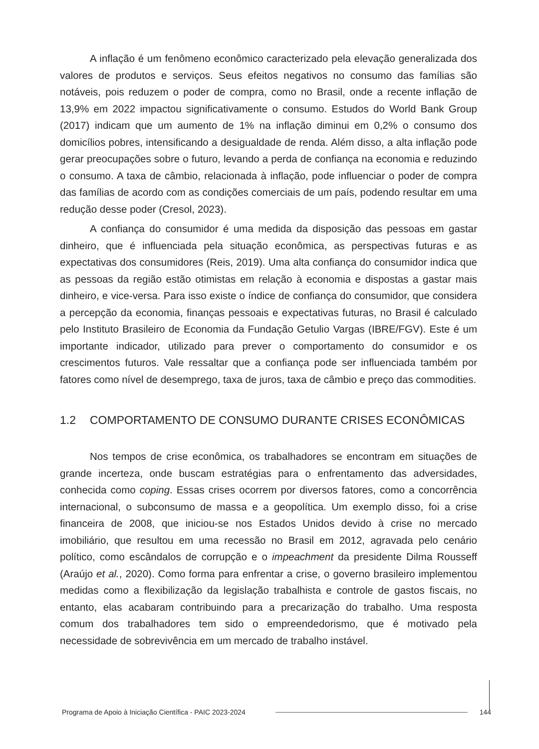A inflação é um fenômeno econômico caracterizado pela elevação generalizada dos valores de produtos e serviços. Seus efeitos negativos no consumo das famílias são notáveis, pois reduzem o poder de compra, como no Brasil, onde a recente inflação de 13,9% em 2022 impactou significativamente o consumo. Estudos do World Bank Group (2017) indicam que um aumento de 1% na inflação diminui em 0,2% o consumo dos domicílios pobres, intensificando a desigualdade de renda. Além disso, a alta inflação pode gerar preocupações sobre o futuro, levando a perda de confiança na economia e reduzindo o consumo. A taxa de câmbio, relacionada à inflação, pode influenciar o poder de compra das famílias de acordo com as condições comerciais de um país, podendo resultar em uma redução desse poder (Cresol, 2023).
A confiança do consumidor é uma medida da disposição das pessoas em gastar dinheiro, que é influenciada pela situação econômica, as perspectivas futuras e as expectativas dos consumidores (Reis, 2019). Uma alta confiança do consumidor indica que as pessoas da região estão otimistas em relação à economia e dispostas a gastar mais dinheiro, e vice-versa. Para isso existe o índice de confiança do consumidor, que considera a percepção da economia, finanças pessoais e expectativas futuras, no Brasil é calculado pelo Instituto Brasileiro de Economia da Fundação Getulio Vargas (IBRE/FGV). Este é um importante indicador, utilizado para prever o comportamento do consumidor e os crescimentos futuros. Vale ressaltar que a confiança pode ser influenciada também por fatores como nível de desemprego, taxa de juros, taxa de câmbio e preço das commodities.
1.2 COMPORTAMENTO DE CONSUMO DURANTE CRISES ECONÔMICAS
Nos tempos de crise econômica, os trabalhadores se encontram em situações de grande incerteza, onde buscam estratégias para o enfrentamento das adversidades, conhecida como coping. Essas crises ocorrem por diversos fatores, como a concorrência internacional, o subconsumo de massa e a geopolítica. Um exemplo disso, foi a crise financeira de 2008, que iniciou-se nos Estados Unidos devido à crise no mercado imobiliário, que resultou em uma recessão no Brasil em 2012, agravada pelo cenário político, como escândalos de corrupção e o impeachment da presidente Dilma Rousseff (Araújo et al., 2020). Como forma para enfrentar a crise, o governo brasileiro implementou medidas como a flexibilização da legislação trabalhista e controle de gastos fiscais, no entanto, elas acabaram contribuindo para a precarização do trabalho. Uma resposta comum dos trabalhadores tem sido o empreendedorismo, que é motivado pela necessidade de sobrevivência em um mercado de trabalho instável.
Programa de Apoio à Iniciação Científica - PAIC 2023-2024
144